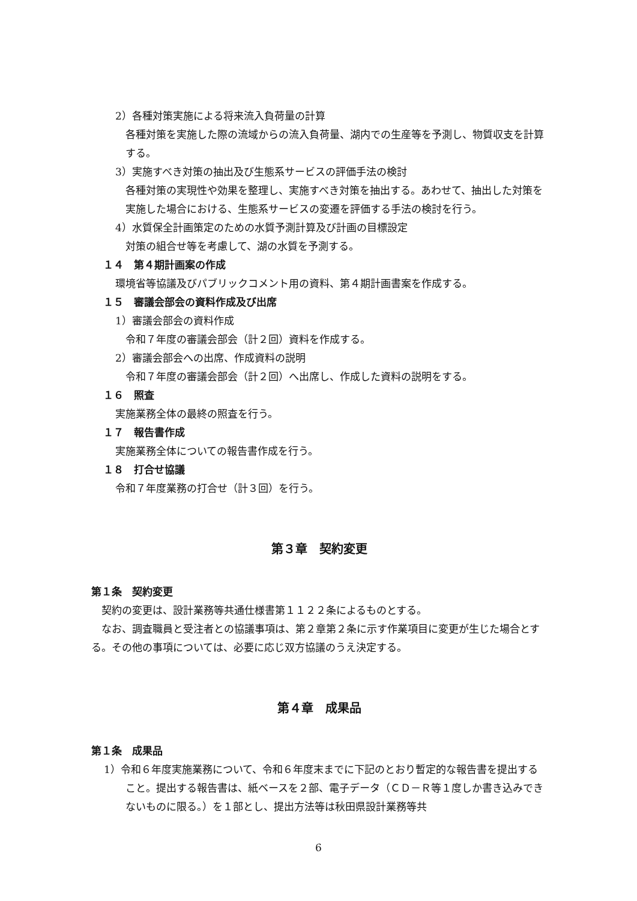2）各種対策実施による将来流入負荷量の計算
各種対策を実施した際の流域からの流入負荷量、湖内での生産等を予測し、物質収支を計算する。
3）実施すべき対策の抽出及び生態系サービスの評価手法の検討
各種対策の実現性や効果を整理し、実施すべき対策を抽出する。あわせて、抽出した対策を実施した場合における、生態系サービスの変遷を評価する手法の検討を行う。
4）水質保全計画策定のための水質予測計算及び計画の目標設定
対策の組合せ等を考慮して、湖の水質を予測する。
１４　第４期計画案の作成
環境省等協議及びパブリックコメント用の資料、第４期計画書案を作成する。
１５　審議会部会の資料作成及び出席
1）審議会部会の資料作成
令和７年度の審議会部会（計２回）資料を作成する。
2）審議会部会への出席、作成資料の説明
令和７年度の審議会部会（計２回）へ出席し、作成した資料の説明をする。
１６　照査
実施業務全体の最終の照査を行う。
１７　報告書作成
実施業務全体についての報告書作成を行う。
１８　打合せ協議
令和７年度業務の打合せ（計３回）を行う。
第３章　契約変更
第１条　契約変更
契約の変更は、設計業務等共通仕様書第１１２２条によるものとする。
なお、調査職員と受注者との協議事項は、第２章第２条に示す作業項目に変更が生じた場合とする。その他の事項については、必要に応じ双方協議のうえ決定する。
第４章　成果品
第１条　成果品
1）令和６年度実施業務について、令和６年度末までに下記のとおり暫定的な報告書を提出すること。提出する報告書は、紙ベースを２部、電子データ（ＣＤ－Ｒ等１度しか書き込みできないものに限る。）を１部とし、提出方法等は秋田県設計業務等共
6